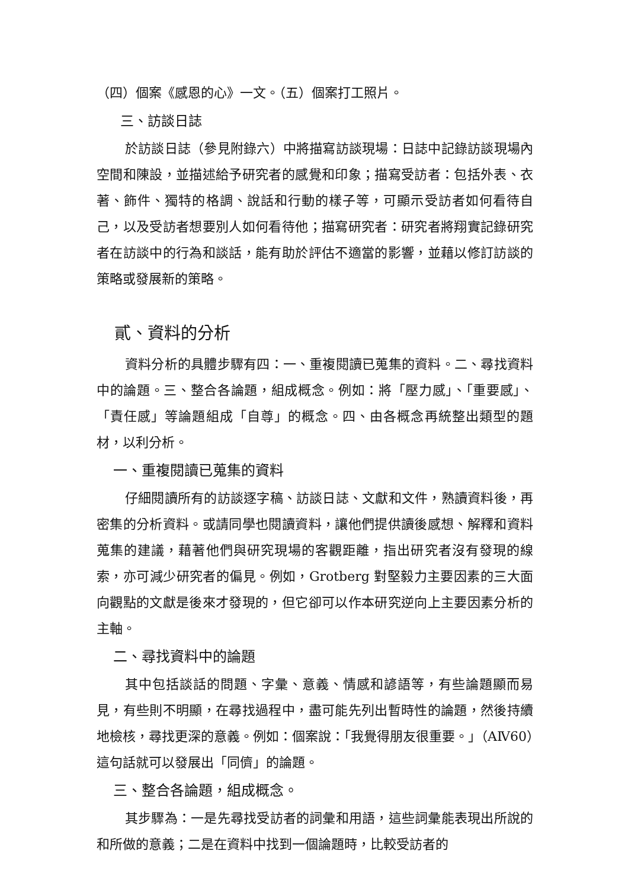（四）個案《感恩的心》一文。（五）個案打工照片。
三、訪談日誌
於訪談日誌（參見附錄六）中將描寫訪談現場：日誌中記錄訪談現場內空間和陳設，並描述給予研究者的感覺和印象；描寫受訪者：包括外表、衣著、飾件、獨特的格調、說話和行動的樣子等，可顯示受訪者如何看待自己，以及受訪者想要別人如何看待他；描寫研究者：研究者將翔實記錄研究者在訪談中的行為和談話，能有助於評估不適當的影響，並藉以修訂訪談的策略或發展新的策略。
貳、資料的分析
資料分析的具體步驟有四：一、重複閱讀已蒐集的資料。二、尋找資料中的論題。三、整合各論題，組成概念。例如：將「壓力感」、「重要感」、「責任感」等論題組成「自尊」的概念。四、由各概念再統整出類型的題材，以利分析。
一、重複閱讀已蒐集的資料
仔細閱讀所有的訪談逐字稿、訪談日誌、文獻和文件，熟讀資料後，再密集的分析資料。或請同學也閱讀資料，讓他們提供讀後感想、解釋和資料蒐集的建議，藉著他們與研究現場的客觀距離，指出研究者沒有發現的線索，亦可減少研究者的偏見。例如，Grotberg 對堅毅力主要因素的三大面向觀點的文獻是後來才發現的，但它卻可以作本研究逆向上主要因素分析的主軸。
二、尋找資料中的論題
其中包括談話的問題、字彙、意義、情感和諺語等，有些論題顯而易見，有些則不明顯，在尋找過程中，盡可能先列出暫時性的論題，然後持續地檢核，尋找更深的意義。例如：個案說：「我覺得朋友很重要。」（AⅣ60）這句話就可以發展出「同儕」的論題。
三、整合各論題，組成概念。
其步驟為：一是先尋找受訪者的詞彙和用語，這些詞彙能表現出所說的和所做的意義；二是在資料中找到一個論題時，比較受訪者的